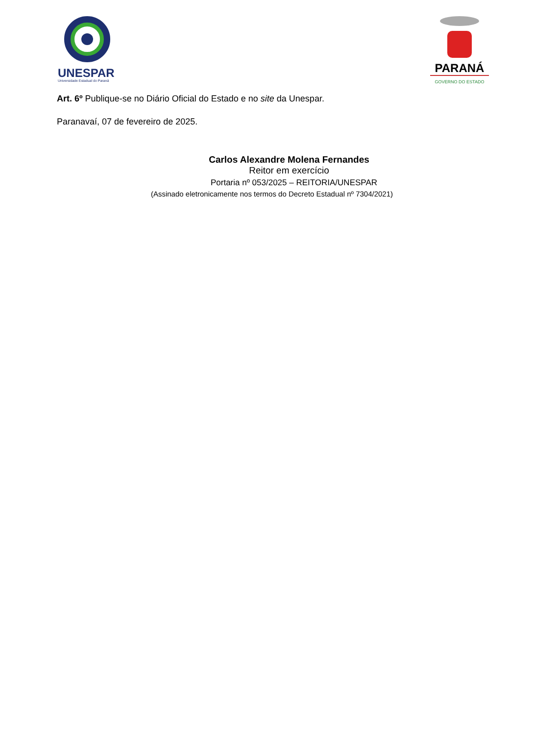UNESPAR
Universidade Estadual do Paraná
PARANÁ
GOVERNO DO ESTADO
Art. 6º Publique-se no Diário Oficial do Estado e no site da Unespar.
Paranavaí, 07 de fevereiro de 2025.
Carlos Alexandre Molena Fernandes
Reitor em exercício
Portaria nº 053/2025 – REITORIA/UNESPAR
(Assinado eletronicamente nos termos do Decreto Estadual nº 7304/2021)